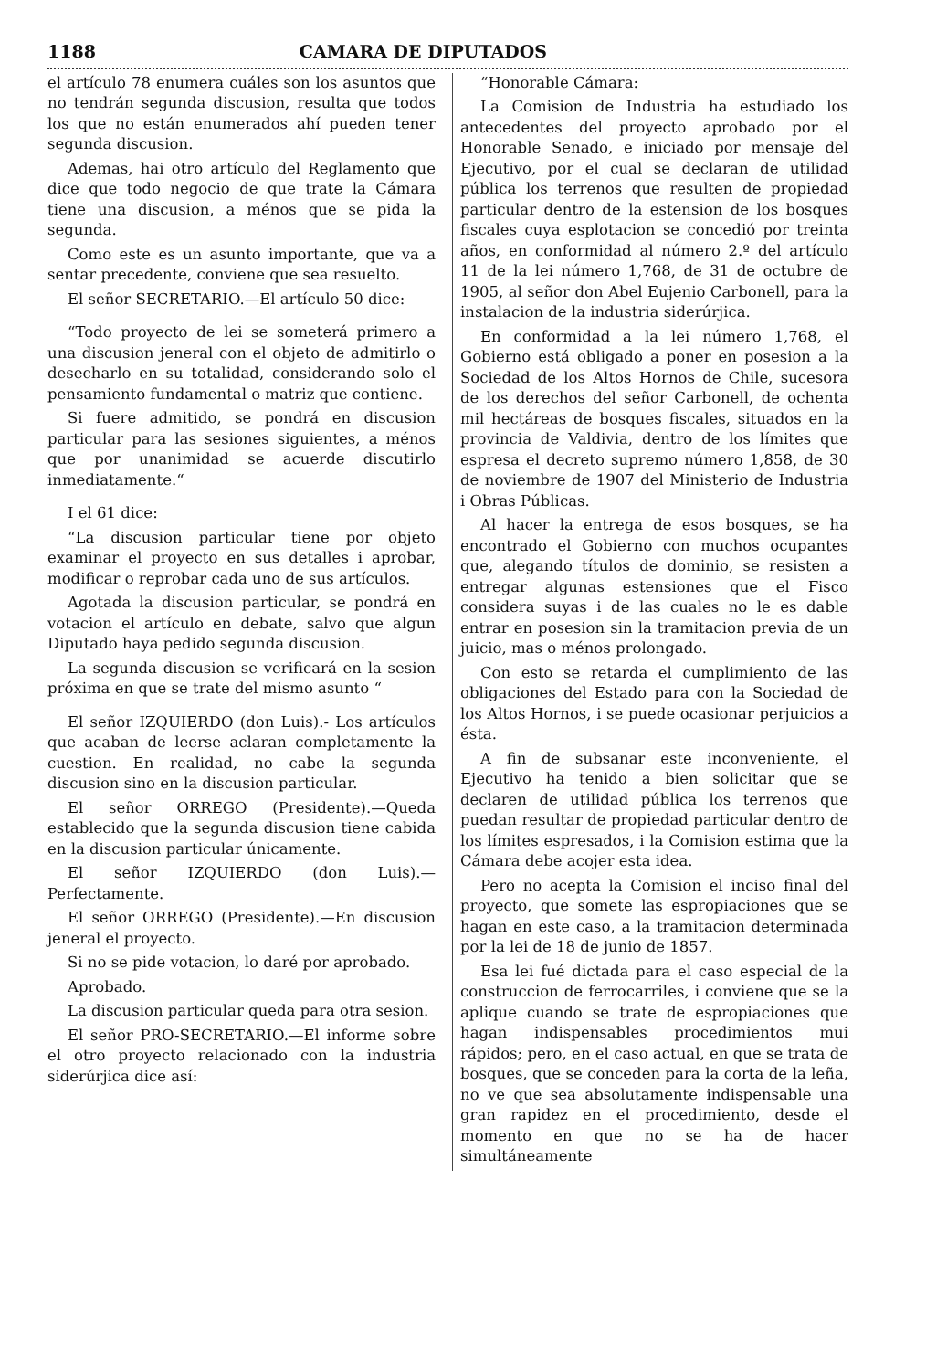1188 CAMARA DE DIPUTADOS
el artículo 78 enumera cuáles son los asuntos que no tendrán segunda discusion, resulta que todos los que no están enumerados ahí pueden tener segunda discusion.
Ademas, hai otro artículo del Reglamento que dice que todo negocio de que trate la Cámara tiene una discusion, a ménos que se pida la segunda.
Como este es un asunto importante, que va a sentar precedente, conviene que sea resuelto.
El señor SECRETARIO.—El artículo 50 dice:
“Todo proyecto de lei se someterá primero a una discusion jeneral con el objeto de admitirlo o desecharlo en su totalidad, considerando solo el pensamiento fundamental o matriz que contiene.
Si fuere admitido, se pondrá en discusion particular para las sesiones siguientes, a ménos que por unanimidad se acuerde discutirlo inmediatamente.“
I el 61 dice:
“La discusion particular tiene por objeto examinar el proyecto en sus detalles i aprobar, modificar o reprobar cada uno de sus artículos.
Agotada la discusion particular, se pondrá en votacion el artículo en debate, salvo que algun Diputado haya pedido segunda discusion.
La segunda discusion se verificará en la sesion próxima en que se trate del mismo asunto “
El señor IZQUIERDO (don Luis).- Los artículos que acaban de leerse aclaran completamente la cuestion. En realidad, no cabe la segunda discusion sino en la discusion particular.
El señor ORREGO (Presidente).—Queda establecido que la segunda discusion tiene cabida en la discusion particular únicamente.
El señor IZQUIERDO (don Luis).—Perfectamente.
El señor ORREGO (Presidente).—En discusion jeneral el proyecto.
Si no se pide votacion, lo daré por aprobado.
Aprobado.
La discusion particular queda para otra sesion.
El señor PRO-SECRETARIO.—El informe sobre el otro proyecto relacionado con la industria siderúrjica dice así:
“Honorable Cámara:
La Comision de Industria ha estudiado los antecedentes del proyecto aprobado por el Honorable Senado, e iniciado por mensaje del Ejecutivo, por el cual se declaran de utilidad pública los terrenos que resulten de propiedad particular dentro de la estension de los bosques fiscales cuya esplotacion se concedió por treinta años, en conformidad al número 2.º del artículo 11 de la lei número 1,768, de 31 de octubre de 1905, al señor don Abel Eujenio Carbonell, para la instalacion de la industria siderúrjica.
En conformidad a la lei número 1,768, el Gobierno está obligado a poner en posesion a la Sociedad de los Altos Hornos de Chile, sucesora de los derechos del señor Carbonell, de ochenta mil hectáreas de bosques fiscales, situados en la provincia de Valdivia, dentro de los límites que espresa el decreto supremo número 1,858, de 30 de noviembre de 1907 del Ministerio de Industria i Obras Públicas.
Al hacer la entrega de esos bosques, se ha encontrado el Gobierno con muchos ocupantes que, alegando títulos de dominio, se resisten a entregar algunas estensiones que el Fisco considera suyas i de las cuales no le es dable entrar en posesion sin la tramitacion previa de un juicio, mas o ménos prolongado.
Con esto se retarda el cumplimiento de las obligaciones del Estado para con la Sociedad de los Altos Hornos, i se puede ocasionar perjuicios a ésta.
A fin de subsanar este inconveniente, el Ejecutivo ha tenido a bien solicitar que se declaren de utilidad pública los terrenos que puedan resultar de propiedad particular dentro de los límites espresados, i la Comision estima que la Cámara debe acojer esta idea.
Pero no acepta la Comision el inciso final del proyecto, que somete las espropiaciones que se hagan en este caso, a la tramitacion determinada por la lei de 18 de junio de 1857.
Esa lei fué dictada para el caso especial de la construccion de ferrocarriles, i conviene que se la aplique cuando se trate de espropiaciones que hagan indispensables procedimientos mui rápidos; pero, en el caso actual, en que se trata de bosques, que se conceden para la corta de la leña, no ve que sea absolutamente indispensable una gran rapidez en el procedimiento, desde el momento en que no se ha de hacer simultáneamente